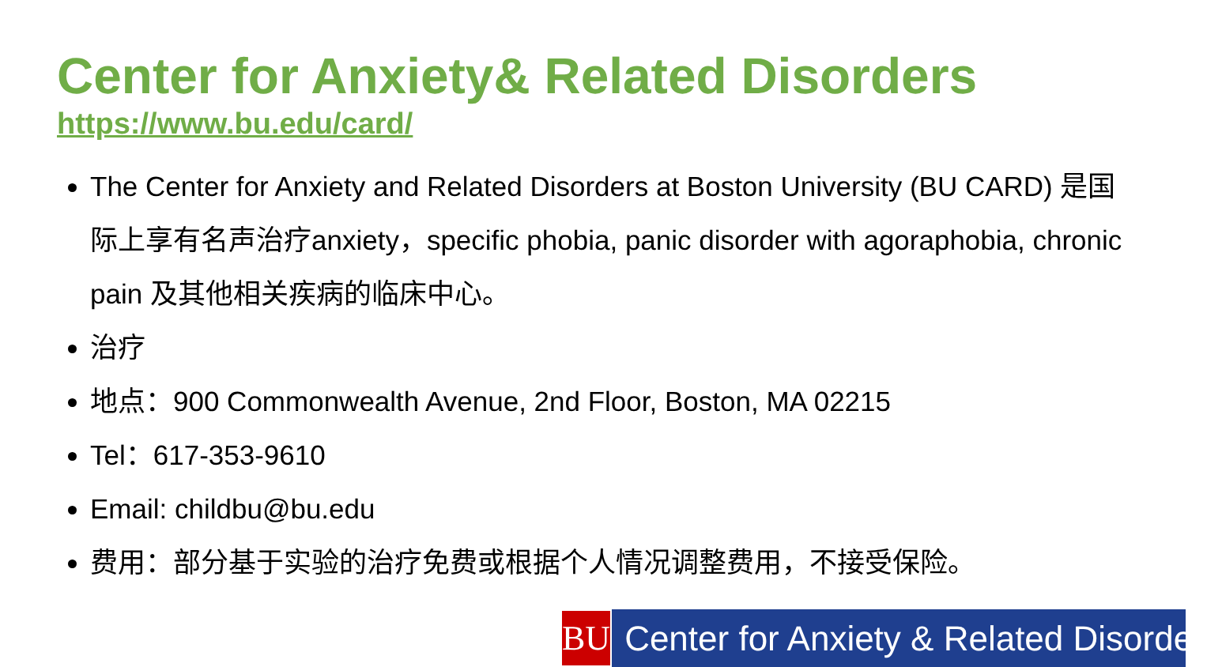Center for Anxiety& Related Disorders
https://www.bu.edu/card/
The Center for Anxiety and Related Disorders at Boston University (BU CARD) 是国际上享有名声治疗anxiety，specific phobia, panic disorder with agoraphobia, chronic pain 及其他相关疾病的临床中心。
治疗
地点：900 Commonwealth Avenue, 2nd Floor, Boston, MA 02215
Tel：617-353-9610
Email: childbu@bu.edu
费用：部分基于实验的治疗免费或根据个人情况调整费用，不接受保险。
BU
Center for Anxiety & Related Disorders